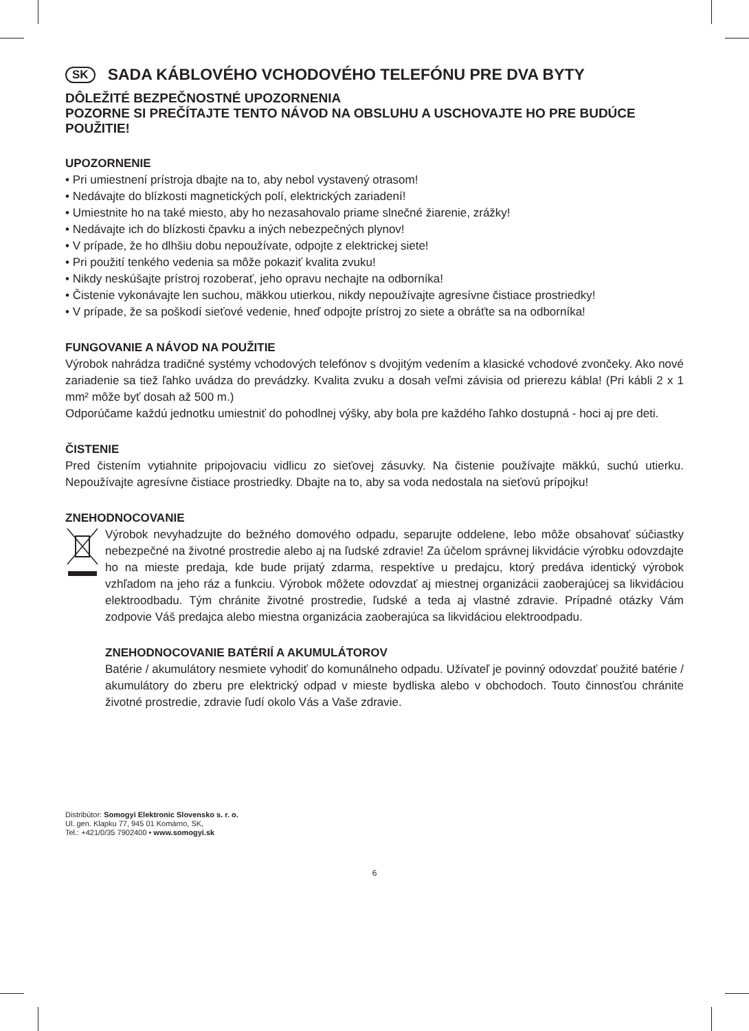SK SADA KÁBLOVÉHO VCHODOVÉHO TELEFÓNU PRE DVA BYTY
DÔLEŽITÉ BEZPEČNOSTNÉ UPOZORNENIA
POZORNE SI PREČÍTAJTE TENTO NÁVOD NA OBSLUHU A USCHOVAJTE HO PRE BUDÚCE POUŽITIE!
UPOZORNENIE
• Pri umiestnení prístroja dbajte na to, aby nebol vystavený otrasom!
• Nedávajte do blízkosti magnetických polí, elektrických zariadení!
• Umiestnite ho na také miesto, aby ho nezasahovalo priame slnečné žiarenie, zrážky!
• Nedávajte ich do blízkosti čpavku a iných nebezpečných plynov!
• V prípade, že ho dlhšiu dobu nepoužívate, odpojte z elektrickej siete!
• Pri použití tenkého vedenia sa môže pokaziť kvalita zvuku!
• Nikdy neskúšajte prístroj rozoberať, jeho opravu nechajte na odborníka!
• Čistenie vykonávajte len suchou, mäkkou utierkou, nikdy nepoužívajte agresívne čistiace prostriedky!
• V prípade, že sa poškodí sieťové vedenie, hneď odpojte prístroj zo siete a obráťte sa na odborníka!
FUNGOVANIE A NÁVOD NA POUŽITIE
Výrobok nahrádza tradičné systémy vchodových telefónov s dvojitým vedením a klasické vchodové zvončeky. Ako nové zariadenie sa tiež ľahko uvádza do prevádzky. Kvalita zvuku a dosah veľmi závisia od prierezu kábla! (Pri kábli 2 x 1 mm² môže byť dosah až 500 m.)
Odporúčame každú jednotku umiestniť do pohodlnej výšky, aby bola pre každého ľahko dostupná - hoci aj pre deti.
ČISTENIE
Pred čistením vytiahnite pripojovaciu vidlicu zo sieťovej zásuvky. Na čistenie používajte mäkkú, suchú utierku. Nepoužívajte agresívne čistiace prostriedky. Dbajte na to, aby sa voda nedostala na sieťovú prípojku!
ZNEHODNOCOVANIE
Výrobok nevyhadzujte do bežného domového odpadu, separujte oddelene, lebo môže obsahovať súčiastky nebezpečné na životné prostredie alebo aj na ľudské zdravie! Za účelom správnej likvidácie výrobku odovzdajte ho na mieste predaja, kde bude prijatý zdarma, respektíve u predajcu, ktorý predáva identický výrobok vzhľadom na jeho ráz a funkciu. Výrobok môžete odovzdať aj miestnej organizácii zaoberajúcej sa likvidáciou elektroodbadu. Tým chránite životné prostredie, ľudské a teda aj vlastné zdravie. Prípadné otázky Vám zodpovie Váš predajca alebo miestna organizácia zaoberajúca sa likvidáciou elektroodpadu.
ZNEHODNOCOVANIE BATÉRIÍ A AKUMULÁTOROV
Batérie / akumulátory nesmiete vyhodiť do komunálneho odpadu. Užívateľ je povinný odovzdať použité batérie / akumulátory do zberu pre elektrický odpad v mieste bydliska alebo v obchodoch. Touto činnosťou chránite životné prostredie, zdravie ľudí okolo Vás a Vaše zdravie.
Distribútor: Somogyi Elektronic Slovensko s. r. o.
Ul. gen. Klapku 77, 945 01 Komárno, SK,
Tel.: +421/0/35 7902400 • www.somogyi.sk
6